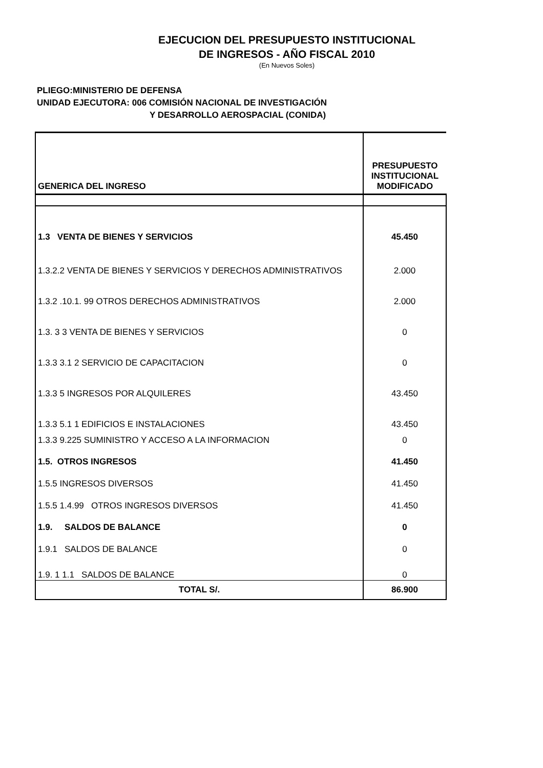EJECUCION DEL PRESUPUESTO INSTITUCIONAL
DE INGRESOS - AÑO FISCAL 2010
(En Nuevos Soles)
PLIEGO:MINISTERIO DE DEFENSA
UNIDAD EJECUTORA: 006 COMISIÓN NACIONAL DE INVESTIGACIÓN
Y DESARROLLO AEROSPACIAL (CONIDA)
| GENERICA DEL INGRESO | PRESUPUESTO INSTITUCIONAL MODIFICADO |
| 1.3 VENTA DE BIENES Y SERVICIOS | 45.450 |
| 1.3.2.2 VENTA DE BIENES Y SERVICIOS Y DERECHOS ADMINISTRATIVOS | 2.000 |
| 1.3.2 .10.1. 99 OTROS DERECHOS ADMINISTRATIVOS | 2.000 |
| 1.3. 3 3 VENTA DE BIENES Y SERVICIOS | 0 |
| 1.3.3 3.1 2 SERVICIO DE CAPACITACION | 0 |
| 1.3.3 5 INGRESOS POR ALQUILERES | 43.450 |
| 1.3.3 5.1 1 EDIFICIOS E INSTALACIONES | 43.450 |
| 1.3.3 9.225 SUMINISTRO Y ACCESO A LA INFORMACION | 0 |
| 1.5. OTROS INGRESOS | 41.450 |
| 1.5.5 INGRESOS DIVERSOS | 41.450 |
| 1.5.5 1.4.99 OTROS INGRESOS DIVERSOS | 41.450 |
| 1.9. SALDOS DE BALANCE | 0 |
| 1.9.1 SALDOS DE BALANCE | 0 |
| 1.9. 1 1.1 SALDOS DE BALANCE | 0 |
| TOTAL S/. | 86.900 |